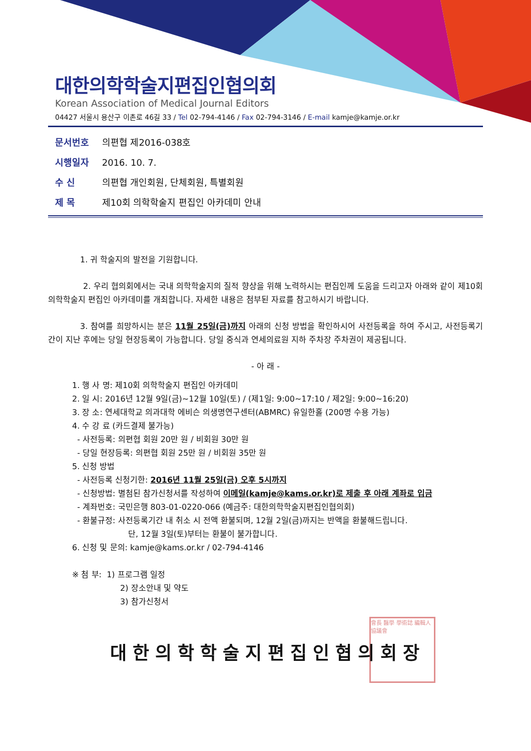會長 醫學 學術誌 編輯人 協議會
대한의학학술지편집인협의회
Korean Association of Medical Journal Editors
04427 서울시 용산구 이촌로 46길 33 / Tel 02-794-4146 / Fax 02-794-3146 / E-mail kamje@kamje.or.kr
문서번호 의편협 제2016-038호
시행일자 2016. 10. 7.
수 신 의편협 개인회원, 단체회원, 특별회원
제 목 제10회 의학학술지 편집인 아카데미 안내
1. 귀 학술지의 발전을 기원합니다.
2. 우리 협의회에서는 국내 의학학술지의 질적 향상을 위해 노력하시는 편집인께 도움을 드리고자 아래와 같이 제10회 의학학술지 편집인 아카데미를 개최합니다. 자세한 내용은 첨부된 자료를 참고하시기 바랍니다.
3. 참여를 희망하시는 분은 11월 25일(금)까지 아래의 신청 방법을 확인하시어 사전등록을 하여 주시고, 사전등록기간이 지난 후에는 당일 현장등록이 가능합니다. 당일 중식과 연세의료원 지하 주차장 주차권이 제공됩니다.
- 아 래 -
1. 행 사 명: 제10회 의학학술지 편집인 아카데미
2. 일 시: 2016년 12월 9일(금)~12월 10일(토) / (제1일: 9:00~17:10 / 제2일: 9:00~16:20)
3. 장 소: 연세대학교 의과대학 에비슨 의생명연구센터(ABMRC) 유일한홀 (200명 수용 가능)
4. 수 강 료 (카드결제 불가능)
- 사전등록: 의편협 회원 20만 원 / 비회원 30만 원
- 당일 현장등록: 의편협 회원 25만 원 / 비회원 35만 원
5. 신청 방법
- 사전등록 신청기한: 2016년 11월 25일(금) 오후 5시까지
- 신청방법: 별첨된 참가신청서를 작성하여 이메일(kamje@kams.or.kr)로 제출 후 아래 계좌로 입금
- 계좌번호: 국민은행 803-01-0220-066 (예금주: 대한의학학술지편집인협의회)
- 환불규정: 사전등록기간 내 취소 시 전액 환불되며, 12월 2일(금)까지는 반액을 환불해드립니다.
단, 12월 3일(토)부터는 환불이 불가합니다.
6. 신청 및 문의: kamje@kams.or.kr / 02-794-4146
※ 첨 부: 1) 프로그램 일정
2) 장소안내 및 약도
3) 참가신청서
대한의학학술지편집인협의회장